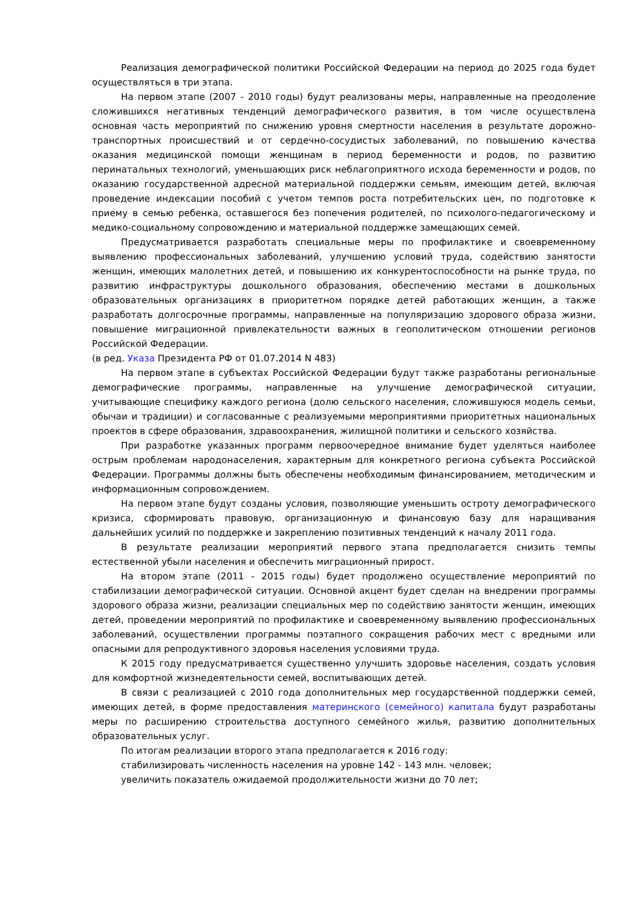Реализация демографической политики Российской Федерации на период до 2025 года будет осуществляться в три этапа.
На первом этапе (2007 - 2010 годы) будут реализованы меры, направленные на преодоление сложившихся негативных тенденций демографического развития, в том числе осуществлена основная часть мероприятий по снижению уровня смертности населения в результате дорожно-транспортных происшествий и от сердечно-сосудистых заболеваний, по повышению качества оказания медицинской помощи женщинам в период беременности и родов, по развитию перинатальных технологий, уменьшающих риск неблагоприятного исхода беременности и родов, по оказанию государственной адресной материальной поддержки семьям, имеющим детей, включая проведение индексации пособий с учетом темпов роста потребительских цен, по подготовке к приему в семью ребенка, оставшегося без попечения родителей, по психолого-педагогическому и медико-социальному сопровождению и материальной поддержке замещающих семей.
Предусматривается разработать специальные меры по профилактике и своевременному выявлению профессиональных заболеваний, улучшению условий труда, содействию занятости женщин, имеющих малолетних детей, и повышению их конкурентоспособности на рынке труда, по развитию инфраструктуры дошкольного образования, обеспечению местами в дошкольных образовательных организациях в приоритетном порядке детей работающих женщин, а также разработать долгосрочные программы, направленные на популяризацию здорового образа жизни, повышение миграционной привлекательности важных в геополитическом отношении регионов Российской Федерации.
(в ред. Указа Президента РФ от 01.07.2014 N 483)
На первом этапе в субъектах Российской Федерации будут также разработаны региональные демографические программы, направленные на улучшение демографической ситуации, учитывающие специфику каждого региона (долю сельского населения, сложившуюся модель семьи, обычаи и традиции) и согласованные с реализуемыми мероприятиями приоритетных национальных проектов в сфере образования, здравоохранения, жилищной политики и сельского хозяйства.
При разработке указанных программ первоочередное внимание будет уделяться наиболее острым проблемам народонаселения, характерным для конкретного региона субъекта Российской Федерации. Программы должны быть обеспечены необходимым финансированием, методическим и информационным сопровождением.
На первом этапе будут созданы условия, позволяющие уменьшить остроту демографического кризиса, сформировать правовую, организационную и финансовую базу для наращивания дальнейших усилий по поддержке и закреплению позитивных тенденций к началу 2011 года.
В результате реализации мероприятий первого этапа предполагается снизить темпы естественной убыли населения и обеспечить миграционный прирост.
На втором этапе (2011 - 2015 годы) будет продолжено осуществление мероприятий по стабилизации демографической ситуации. Основной акцент будет сделан на внедрении программы здорового образа жизни, реализации специальных мер по содействию занятости женщин, имеющих детей, проведении мероприятий по профилактике и своевременному выявлению профессиональных заболеваний, осуществлении программы поэтапного сокращения рабочих мест с вредными или опасными для репродуктивного здоровья населения условиями труда.
К 2015 году предусматривается существенно улучшить здоровье населения, создать условия для комфортной жизнедеятельности семей, воспитывающих детей.
В связи с реализацией с 2010 года дополнительных мер государственной поддержки семей, имеющих детей, в форме предоставления материнского (семейного) капитала будут разработаны меры по расширению строительства доступного семейного жилья, развитию дополнительных образовательных услуг.
По итогам реализации второго этапа предполагается к 2016 году:
стабилизировать численность населения на уровне 142 - 143 млн. человек;
увеличить показатель ожидаемой продолжительности жизни до 70 лет;